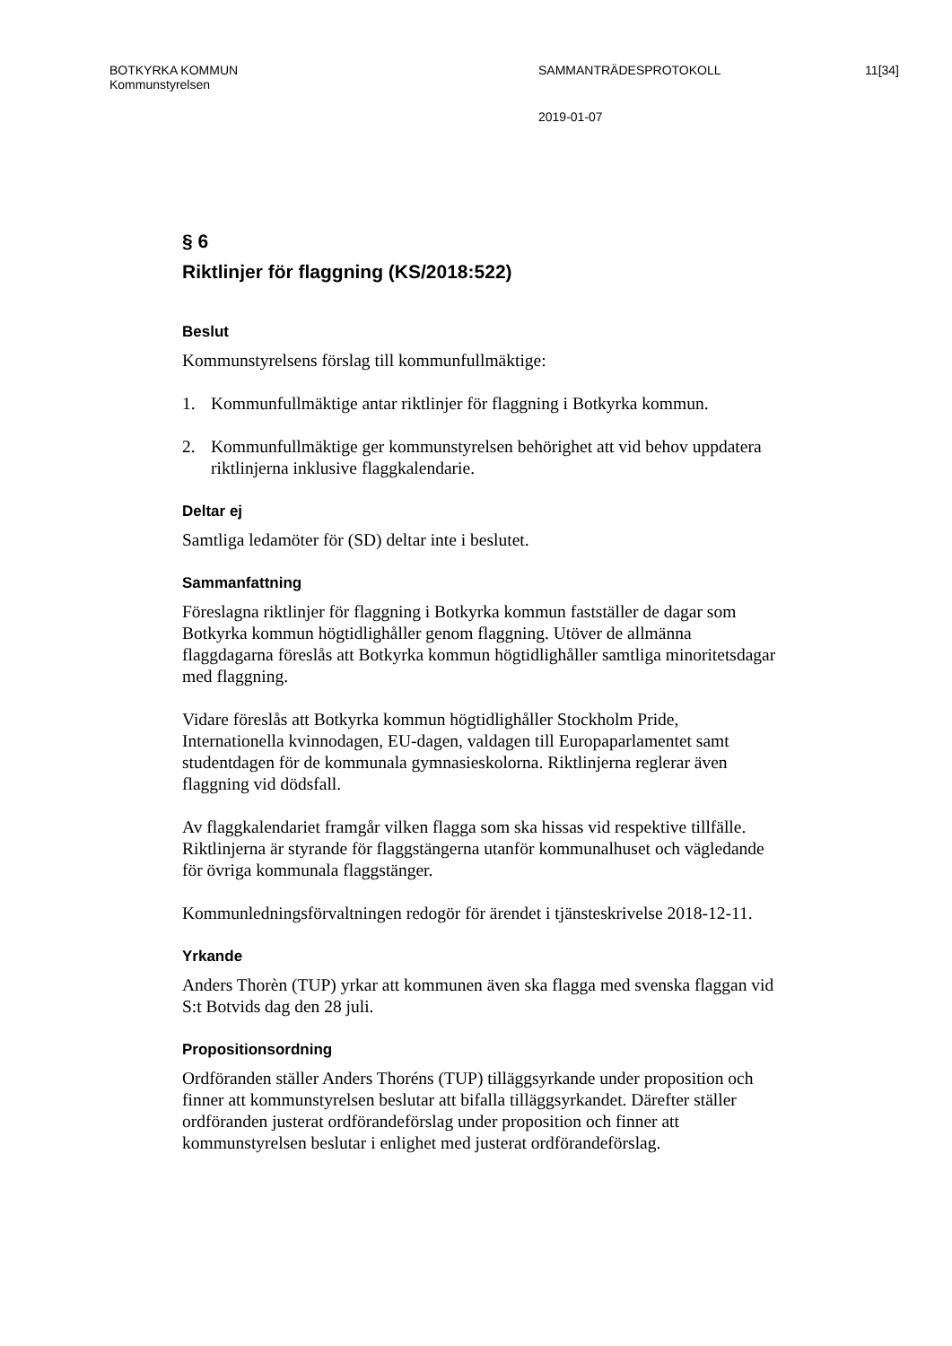BOTKYRKA KOMMUN SAMMANTRÄDESPROTOKOLL 11[34]
Kommunstyrelsen
2019-01-07
§ 6
Riktlinjer för flaggning (KS/2018:522)
Beslut
Kommunstyrelsens förslag till kommunfullmäktige:
1. Kommunfullmäktige antar riktlinjer för flaggning i Botkyrka kommun.
2. Kommunfullmäktige ger kommunstyrelsen behörighet att vid behov uppdatera riktlinjerna inklusive flaggkalendarie.
Deltar ej
Samtliga ledamöter för (SD) deltar inte i beslutet.
Sammanfattning
Föreslagna riktlinjer för flaggning i Botkyrka kommun fastställer de dagar som Botkyrka kommun högtidlighåller genom flaggning. Utöver de allmänna flaggdagarna föreslås att Botkyrka kommun högtidlighåller samtliga minoritetsdagar med flaggning.
Vidare föreslås att Botkyrka kommun högtidlighåller Stockholm Pride, Internationella kvinnodagen, EU-dagen, valdagen till Europaparlamentet samt studentdagen för de kommunala gymnasieskolorna. Riktlinjerna reglerar även flaggning vid dödsfall.
Av flaggkalendariet framgår vilken flagga som ska hissas vid respektive tillfälle. Riktlinjerna är styrande för flaggstängerna utanför kommunalhuset och vägledande för övriga kommunala flaggstänger.
Kommunledningsförvaltningen redogör för ärendet i tjänsteskrivelse 2018-12-11.
Yrkande
Anders Thorèn (TUP) yrkar att kommunen även ska flagga med svenska flaggan vid S:t Botvids dag den 28 juli.
Propositionsordning
Ordföranden ställer Anders Thoréns (TUP) tilläggsyrkande under proposition och finner att kommunstyrelsen beslutar att bifalla tilläggsyrkandet. Därefter ställer ordföranden justerat ordförandeförslag under proposition och finner att kommunstyrelsen beslutar i enlighet med justerat ordförandeförslag.